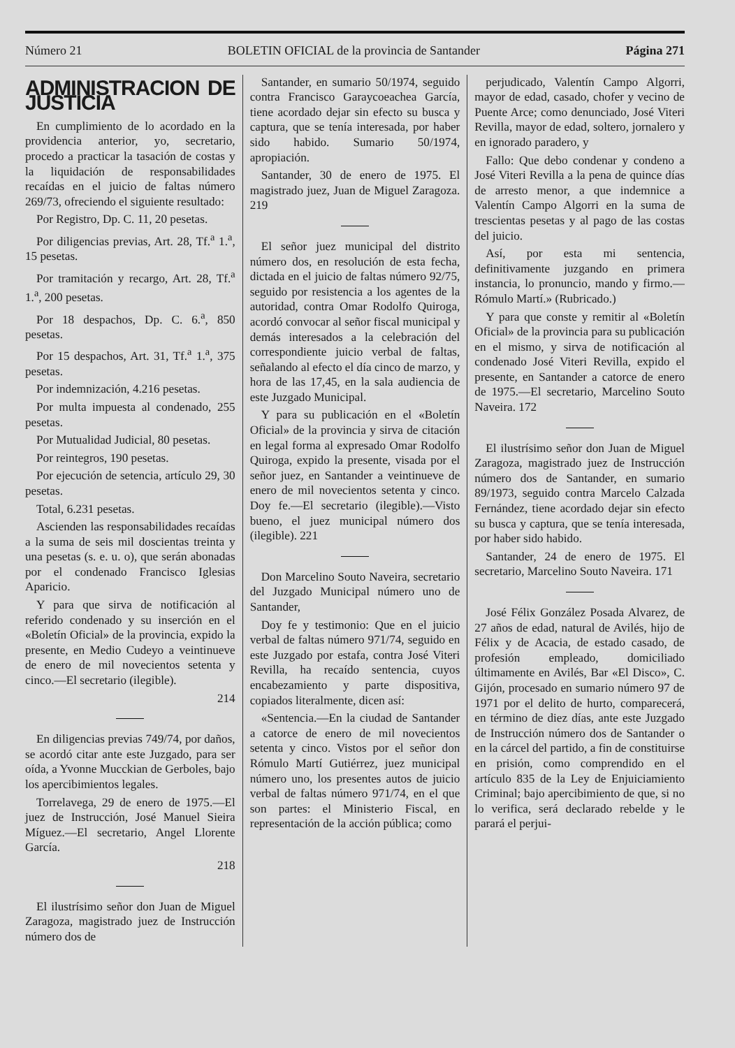Número 21 BOLETIN OFICIAL de la provincia de Santander Página 271
ADMINISTRACION DE JUSTICIA
En cumplimiento de lo acordado en la providencia anterior, yo, secretario, procedo a practicar la tasación de costas y la liquidación de responsabilidades recaídas en el juicio de faltas número 269/73, ofreciendo el siguiente resultado:
Por Registro, Dp. C. 11, 20 pesetas.
Por diligencias previas, Art. 28, Tf.<sup>a</sup> 1.<sup>a</sup>, 15 pesetas.
Por tramitación y recargo, Art. 28, Tf.<sup>a</sup> 1.<sup>a</sup>, 200 pesetas.
Por 18 despachos, Dp. C. 6.<sup>a</sup>, 850 pesetas.
Por 15 despachos, Art. 31, Tf.<sup>a</sup> 1.<sup>a</sup>, 375 pesetas.
Por indemnización, 4.216 pesetas.
Por multa impuesta al condenado, 255 pesetas.
Por Mutualidad Judicial, 80 pesetas.
Por reintegros, 190 pesetas.
Por ejecución de setencia, artículo 29, 30 pesetas.
Total, 6.231 pesetas.
Ascienden las responsabilidades recaídas a la suma de seis mil doscientas treinta y una pesetas (s. e. u. o), que serán abonadas por el condenado Francisco Iglesias Aparicio.
Y para que sirva de notificación al referido condenado y su inserción en el «Boletín Oficial» de la provincia, expido la presente, en Medio Cudeyo a veintinueve de enero de mil novecientos setenta y cinco.—El secretario (ilegible).
214
En diligencias previas 749/74, por daños, se acordó citar ante este Juzgado, para ser oída, a Yvonne Mucckian de Gerboles, bajo los apercibimientos legales.
Torrelavega, 29 de enero de 1975.—El juez de Instrucción, José Manuel Sieira Míguez.—El secretario, Angel Llorente García.
218
El ilustrísimo señor don Juan de Miguel Zaragoza, magistrado juez de Instrucción número dos de
Santander, en sumario 50/1974, seguido contra Francisco Garaycoeachea García, tiene acordado dejar sin efecto su busca y captura, que se tenía interesada, por haber sido habido. Sumario 50/1974, apropiación.
Santander, 30 de enero de 1975. El magistrado juez, Juan de Miguel Zaragoza. 219
El señor juez municipal del distrito número dos, en resolución de esta fecha, dictada en el juicio de faltas número 92/75, seguido por resistencia a los agentes de la autoridad, contra Omar Rodolfo Quiroga, acordó convocar al señor fiscal municipal y demás interesados a la celebración del correspondiente juicio verbal de faltas, señalando al efecto el día cinco de marzo, y hora de las 17,45, en la sala audiencia de este Juzgado Municipal.
Y para su publicación en el «Boletín Oficial» de la provincia y sirva de citación en legal forma al expresado Omar Rodolfo Quiroga, expido la presente, visada por el señor juez, en Santander a veintinueve de enero de mil novecientos setenta y cinco. Doy fe.—El secretario (ilegible).—Visto bueno, el juez municipal número dos (ilegible). 221
Don Marcelino Souto Naveira, secretario del Juzgado Municipal número uno de Santander,
Doy fe y testimonio: Que en el juicio verbal de faltas número 971/74, seguido en este Juzgado por estafa, contra José Viteri Revilla, ha recaído sentencia, cuyos encabezamiento y parte dispositiva, copiados literalmente, dicen así:
«Sentencia.—En la ciudad de Santander a catorce de enero de mil novecientos setenta y cinco. Vistos por el señor don Rómulo Martí Gutiérrez, juez municipal número uno, los presentes autos de juicio verbal de faltas número 971/74, en el que son partes: el Ministerio Fiscal, en representación de la acción pública; como
perjudicado, Valentín Campo Algorri, mayor de edad, casado, chofer y vecino de Puente Arce; como denunciado, José Viteri Revilla, mayor de edad, soltero, jornalero y en ignorado paradero, y
Fallo: Que debo condenar y condeno a José Viteri Revilla a la pena de quince días de arresto menor, a que indemnice a Valentín Campo Algorri en la suma de trescientas pesetas y al pago de las costas del juicio.
Así, por esta mi sentencia, definitivamente juzgando en primera instancia, lo pronuncio, mando y firmo.—Rómulo Martí.» (Rubricado.)
Y para que conste y remitir al «Boletín Oficial» de la provincia para su publicación en el mismo, y sirva de notificación al condenado José Viteri Revilla, expido el presente, en Santander a catorce de enero de 1975.—El secretario, Marcelino Souto Naveira. 172
El ilustrísimo señor don Juan de Miguel Zaragoza, magistrado juez de Instrucción número dos de Santander, en sumario 89/1973, seguido contra Marcelo Calzada Fernández, tiene acordado dejar sin efecto su busca y captura, que se tenía interesada, por haber sido habido.
Santander, 24 de enero de 1975. El secretario, Marcelino Souto Naveira. 171
José Félix González Posada Alvarez, de 27 años de edad, natural de Avilés, hijo de Félix y de Acacia, de estado casado, de profesión empleado, domiciliado últimamente en Avilés, Bar «El Disco», C. Gijón, procesado en sumario número 97 de 1971 por el delito de hurto, comparecerá, en término de diez días, ante este Juzgado de Instrucción número dos de Santander o en la cárcel del partido, a fin de constituirse en prisión, como comprendido en el artículo 835 de la Ley de Enjuiciamiento Criminal; bajo apercibimiento de que, si no lo verifica, será declarado rebelde y le parará el perjui-